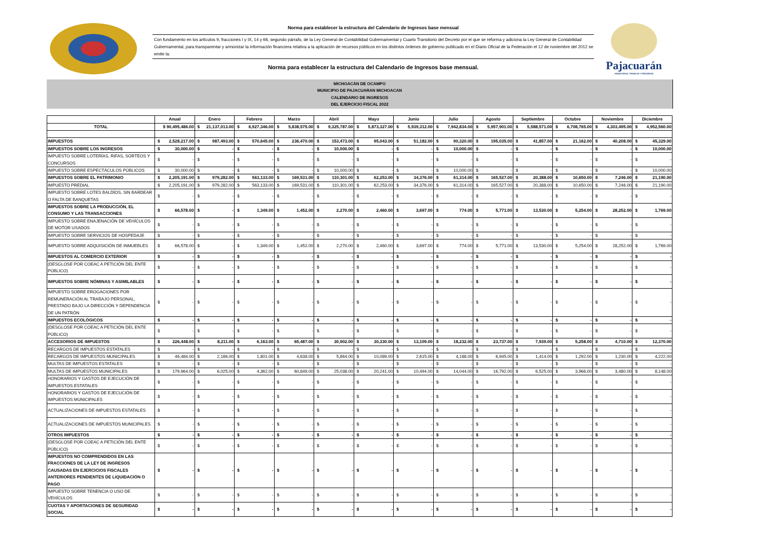Norma para establecer la estructura del Calendario de Ingresos base mensual
Con fundamento en los artículos 9, fracciones I y IX, 14 y 66, segundo párrafo, de la Ley General de Contabilidad Gubernamental y Cuarto Transitorio del Decreto por el que se reforma y adiciona la Ley General de Contabilidad Gubernamental, para transparentar y armonizar la información financiera relativa a la aplicación de recursos públicos en los distintos órdenes de gobierno publicado en el Diario Oficial de la Federación el 12 de noviembre del 2012 se emite la:
Norma para establecer la estructura del Calendario de Ingresos base mensual.
Pajacuarán
HONESTIDAD, TRABAJO Y PROGRESO
MICHOACÁN DE OCAMPO
MUNICIPIO DE PAJACUARAN MICHOACAN
CALENDARIO DE INGRESOS
DEL EJERCICIO FISCAL 2022
| | Anual | Enero | Febrero | Marzo | Abril | Mayo | Junio | Julio | Agosto | Septiembre | Octubre | Noviembre | Diciembre |
| --- | --- | --- | --- | --- | --- | --- | --- | --- | --- | --- | --- | --- | --- |
| TOTAL | $ 90,495,486.00 | $ 21,137,013.00 | $ 6,927,346.00 | $ 5,838,575.00 | $ 9,325,787.00 | $ 5,873,327.00 | $ 5,939,312.00 | $ 7,942,834.00 | $ 5,957,901.00 | $ 5,588,571.00 | $ 6,708,765.00 | $ 4,303,495.00 | $ 4,952,560.00 |
| IMPUESTOS | $ 2,528,217.00 | $ 987,493.00 | $ 570,645.00 | $ 236,470.00 | $ 153,473.00 | $ 95,043.00 | $ 51,182.00 | $ 90,320.00 | $ 195,035.00 | $ 41,857.00 | $ 21,162.00 | $ 40,208.00 | $ 45,329.00 |
| IMPUESTOS SOBRE LOS INGRESOS | $ 30,000.00 | $ - | $ - | $ - | $ 10,000.00 | $ - | $ - | $ 10,000.00 | $ - | $ - | $ - | $ - | $ 10,000.00 |
| IMPUESTO SOBRE LOTERÍAS, RIFAS, SORTEOS Y CONCURSOS | $ - | $ - | $ - | $ - | $ - | $ - | $ - | $ - | $ - | $ - | $ - | $ - | $ - |
| IMPUESTO SOBRE ESPECTÁCULOS PÚBLICOS | $ 30,000.00 | $ - | $ - | $ - | $ 10,000.00 | $ - | $ - | $ 10,000.00 | $ - | $ - | $ - | $ - | $ 10,000.00 |
| IMPUESTOS SOBRE EL PATRIMONIO | $ 2,205,191.00 | $ 979,282.00 | $ 563,133.00 | $ 169,531.00 | $ 110,301.00 | $ 62,253.00 | $ 34,376.00 | $ 61,314.00 | $ 165,527.00 | $ 20,388.00 | $ 10,650.00 | $ 7,246.00 | $ 21,190.00 |
| IMPUESTO PREDIAL | $ 2,205,191.00 | $ 979,282.00 | $ 563,133.00 | $ 169,531.00 | $ 110,301.00 | $ 62,253.00 | $ 34,376.00 | $ 61,314.00 | $ 165,527.00 | $ 20,388.00 | $ 10,650.00 | $ 7,246.00 | $ 21,190.00 |
| IMPUESTO SOBRE LOTES BALDÍOS, SIN BARDEAR O FALTA DE BANQUETAS | $ - | $ - | $ - | $ - | $ - | $ - | $ - | $ - | $ - | $ - | $ - | $ - | $ - |
| IMPUESTOS SOBRE LA PRODUCCIÓN, EL CONSUMO Y LAS TRANSACCIONES | $ 66,578.00 | $ - | $ 1,349.00 | $ 1,452.00 | $ 2,270.00 | $ 2,460.00 | $ 3,697.00 | $ 774.00 | $ 5,771.00 | $ 13,530.00 | $ 5,254.00 | $ 28,252.00 | $ 1,769.00 |
| IMPUESTO SOBRE ENAJENACIÓN DE VEHÍCULOS DE MOTOR USADOS | $ - | $ - | $ - | $ - | $ - | $ - | $ - | $ - | $ - | $ - | $ - | $ - | $ - |
| IMPUESTO SOBRE SERVICIOS DE HOSPEDAJE | $ - | $ - | $ - | $ - | $ - | $ - | $ - | $ - | $ - | $ - | $ - | $ - | $ - |
| IMPUESTO SOBRE ADQUISICIÓN DE INMUEBLES | $ 66,578.00 | $ - | $ 1,349.00 | $ 1,452.00 | $ 2,270.00 | $ 2,460.00 | $ 3,697.00 | $ 774.00 | $ 5,771.00 | $ 13,530.00 | $ 5,254.00 | $ 28,252.00 | $ 1,769.00 |
| IMPUESTOS AL COMERCIO EXTERIOR | $ - | $ - | $ - | $ - | $ - | $ - | $ - | $ - | $ - | $ - | $ - | $ - | $ - |
| (DESGLOSE POR COEAC A PETICIÓN DEL ENTE PÚBLICO) | $ - | $ - | $ - | $ - | $ - | $ - | $ - | $ - | $ - | $ - | $ - | $ - | $ - |
| IMPUESTOS SOBRE NÓMINAS Y ASIMILABLES | $ - | $ - | $ - | $ - | $ - | $ - | $ - | $ - | $ - | $ - | $ - | $ - | $ - |
| IMPUESTO SOBRE EROGACIONES POR REMUNERACIÓN AL TRABAJO PERSONAL, PRESTADO BAJO LA DIRECCIÓN Y DEPENDENCIA DE UN PATRÓN | $ - | $ - | $ - | $ - | $ - | $ - | $ - | $ - | $ - | $ - | $ - | $ - | $ - |
| IMPUESTOS ECOLÓGICOS | $ - | $ - | $ - | $ - | $ - | $ - | $ - | $ - | $ - | $ - | $ - | $ - | $ - |
| (DESGLOSE POR COEAC A PETICIÓN DEL ENTE PÚBLICO) | $ - | $ - | $ - | $ - | $ - | $ - | $ - | $ - | $ - | $ - | $ - | $ - | $ - |
| ACCESORIOS DE IMPUESTOS | $ 226,448.00 | $ 8,211.00 | $ 6,163.00 | $ 65,487.00 | $ 30,902.00 | $ 30,330.00 | $ 13,109.00 | $ 18,232.00 | $ 23,737.00 | $ 7,939.00 | $ 5,258.00 | $ 4,710.00 | $ 12,370.00 |
| RECARGOS DE IMPUESTOS ESTATALES | $ - | $ - | $ - | $ - | $ - | $ - | $ - | $ - | $ - | $ - | $ - | $ - | $ - |
| RECARGOS DE IMPUESTOS MUNICIPALES | $ 46,484.00 | $ 2,186.00 | $ 1,801.00 | $ 4,638.00 | $ 5,864.00 | $ 10,089.00 | $ 2,615.00 | $ 4,188.00 | $ 6,945.00 | $ 1,414.00 | $ 1,292.00 | $ 1,230.00 | $ 4,222.00 |
| MULTAS DE IMPUESTOS ESTATALES | $ - | $ - | $ - | $ - | $ - | $ - | $ - | $ - | $ - | $ - | $ - | $ - | $ - |
| MULTAS DE IMPUESTOS MUNICIPALES | $ 179,964.00 | $ 6,025.00 | $ 4,362.00 | $ 60,849.00 | $ 25,038.00 | $ 20,241.00 | $ 10,494.00 | $ 14,044.00 | $ 16,792.00 | $ 6,525.00 | $ 3,966.00 | $ 3,480.00 | $ 8,148.00 |
| HONORARIOS Y GASTOS DE EJECUCIÓN DE IMPUESTOS ESTATALES | $ - | $ - | $ - | $ - | $ - | $ - | $ - | $ - | $ - | $ - | $ - | $ - | $ - |
| HONORARIOS Y GASTOS DE EJECUCIÓN DE IMPUESTOS MUNICIPALES | $ - | $ - | $ - | $ - | $ - | $ - | $ - | $ - | $ - | $ - | $ - | $ - | $ - |
| ACTUALIZACIONES DE IMPUESTOS ESTATALES | $ - | $ - | $ - | $ - | $ - | $ - | $ - | $ - | $ - | $ - | $ - | $ - | $ - |
| ACTUALIZACIONES DE IMPUESTOS MUNICIPALES | $ - | $ - | $ - | $ - | $ - | $ - | $ - | $ - | $ - | $ - | $ - | $ - | $ - |
| OTROS IMPUESTOS | $ - | $ - | $ - | $ - | $ - | $ - | $ - | $ - | $ - | $ - | $ - | $ - | $ - |
| (DESGLOSE POR COEAC A PETICIÓN DEL ENTE PÚBLICO) | $ - | $ - | $ - | $ - | $ - | $ - | $ - | $ - | $ - | $ - | $ - | $ - | $ - |
| IMPUESTOS NO COMPRENDIDOS EN LAS FRACCIONES DE LA LEY DE INGRESOS CAUSADAS EN EJERCICIOS FISCALES ANTERIORES PENDIENTES DE LIQUIDACIÓN O PAGO | $ - | $ - | $ - | $ - | $ - | $ - | $ - | $ - | $ - | $ - | $ - | $ - | $ - |
| IMPUESTO SOBRE TENENCIA O USO DE VEHÍCULOS | $ - | $ - | $ - | $ - | $ - | $ - | $ - | $ - | $ - | $ - | $ - | $ - | $ - |
| CUOTAS Y APORTACIONES DE SEGURIDAD SOCIAL | $ - | $ - | $ - | $ - | $ - | $ - | $ - | $ - | $ - | $ - | $ - | $ - | $ - |